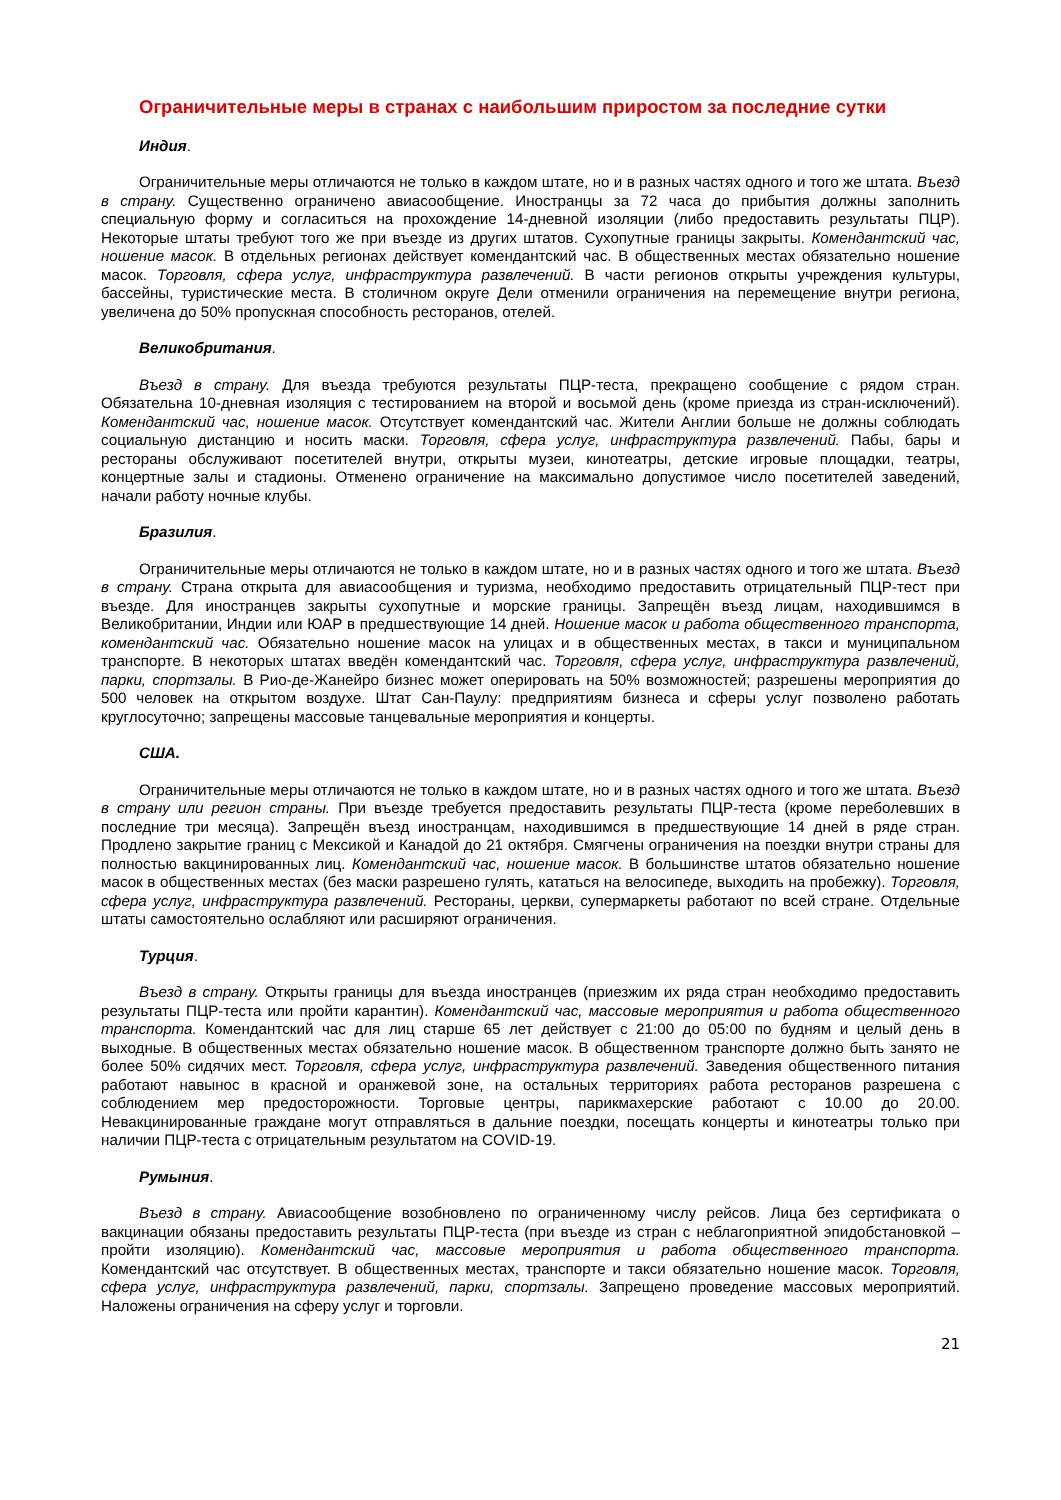Ограничительные меры в странах с наибольшим приростом за последние сутки
Индия.
Ограничительные меры отличаются не только в каждом штате, но и в разных частях одного и того же штата. Въезд в страну. Существенно ограничено авиасообщение. Иностранцы за 72 часа до прибытия должны заполнить специальную форму и согласиться на прохождение 14-дневной изоляции (либо предоставить результаты ПЦР). Некоторые штаты требуют того же при въезде из других штатов. Сухопутные границы закрыты. Комендантский час, ношение масок. В отдельных регионах действует комендантский час. В общественных местах обязательно ношение масок. Торговля, сфера услуг, инфраструктура развлечений. В части регионов открыты учреждения культуры, бассейны, туристические места. В столичном округе Дели отменили ограничения на перемещение внутри региона, увеличена до 50% пропускная способность ресторанов, отелей.
Великобритания.
Въезд в страну. Для въезда требуются результаты ПЦР-теста, прекращено сообщение с рядом стран. Обязательна 10-дневная изоляция с тестированием на второй и восьмой день (кроме приезда из стран-исключений). Комендантский час, ношение масок. Отсутствует комендантский час. Жители Англии больше не должны соблюдать социальную дистанцию и носить маски. Торговля, сфера услуг, инфраструктура развлечений. Пабы, бары и рестораны обслуживают посетителей внутри, открыты музеи, кинотеатры, детские игровые площадки, театры, концертные залы и стадионы. Отменено ограничение на максимально допустимое число посетителей заведений, начали работу ночные клубы.
Бразилия.
Ограничительные меры отличаются не только в каждом штате, но и в разных частях одного и того же штата. Въезд в страну. Страна открыта для авиасообщения и туризма, необходимо предоставить отрицательный ПЦР-тест при въезде. Для иностранцев закрыты сухопутные и морские границы. Запрещён въезд лицам, находившимся в Великобритании, Индии или ЮАР в предшествующие 14 дней. Ношение масок и работа общественного транспорта, комендантский час. Обязательно ношение масок на улицах и в общественных местах, в такси и муниципальном транспорте. В некоторых штатах введён комендантский час. Торговля, сфера услуг, инфраструктура развлечений, парки, спортзалы. В Рио-де-Жанейро бизнес может оперировать на 50% возможностей; разрешены мероприятия до 500 человек на открытом воздухе. Штат Сан-Паулу: предприятиям бизнеса и сферы услуг позволено работать круглосуточно; запрещены массовые танцевальные мероприятия и концерты.
США.
Ограничительные меры отличаются не только в каждом штате, но и в разных частях одного и того же штата. Въезд в страну или регион страны. При въезде требуется предоставить результаты ПЦР-теста (кроме переболевших в последние три месяца). Запрещён въезд иностранцам, находившимся в предшествующие 14 дней в ряде стран. Продлено закрытие границ с Мексикой и Канадой до 21 октября. Смягчены ограничения на поездки внутри страны для полностью вакцинированных лиц. Комендантский час, ношение масок. В большинстве штатов обязательно ношение масок в общественных местах (без маски разрешено гулять, кататься на велосипеде, выходить на пробежку). Торговля, сфера услуг, инфраструктура развлечений. Рестораны, церкви, супермаркеты работают по всей стране. Отдельные штаты самостоятельно ослабляют или расширяют ограничения.
Турция.
Въезд в страну. Открыты границы для въезда иностранцев (приезжим их ряда стран необходимо предоставить результаты ПЦР-теста или пройти карантин). Комендантский час, массовые мероприятия и работа общественного транспорта. Комендантский час для лиц старше 65 лет действует с 21:00 до 05:00 по будням и целый день в выходные. В общественных местах обязательно ношение масок. В общественном транспорте должно быть занято не более 50% сидячих мест. Торговля, сфера услуг, инфраструктура развлечений. Заведения общественного питания работают навынос в красной и оранжевой зоне, на остальных территориях работа ресторанов разрешена с соблюдением мер предосторожности. Торговые центры, парикмахерские работают с 10.00 до 20.00. Невакцинированные граждане могут отправляться в дальние поездки, посещать концерты и кинотеатры только при наличии ПЦР-теста с отрицательным результатом на COVID-19.
Румыния.
Въезд в страну. Авиасообщение возобновлено по ограниченному числу рейсов. Лица без сертификата о вакцинации обязаны предоставить результаты ПЦР-теста (при въезде из стран с неблагоприятной эпидобстановкой – пройти изоляцию). Комендантский час, массовые мероприятия и работа общественного транспорта. Комендантский час отсутствует. В общественных местах, транспорте и такси обязательно ношение масок. Торговля, сфера услуг, инфраструктура развлечений, парки, спортзалы. Запрещено проведение массовых мероприятий. Наложены ограничения на сферу услуг и торговли.
21